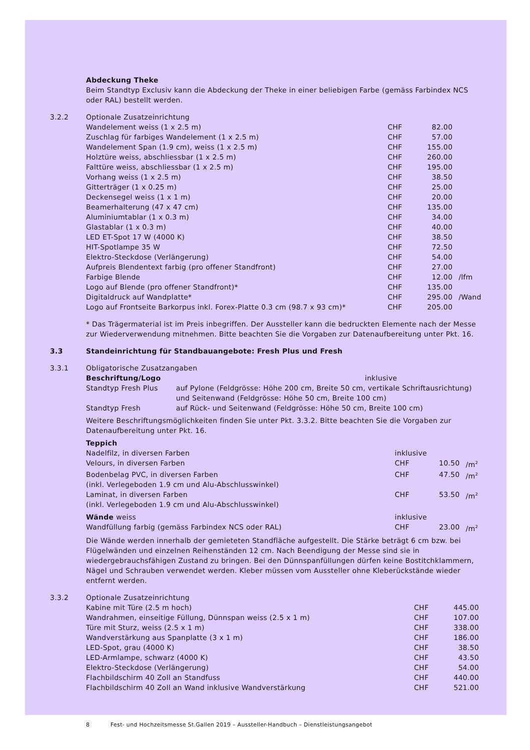Abdeckung Theke
Beim Standtyp Exclusiv kann die Abdeckung der Theke in einer beliebigen Farbe (gemäss Farbindex NCS oder RAL) bestellt werden.
| 3.2.2 | Optionale Zusatzeinrichtung | | | |
| | Wandelement weiss (1 x 2.5 m) | CHF | 82.00 | |
| | Zuschlag für farbiges Wandelement (1 x 2.5 m) | CHF | 57.00 | |
| | Wandelement Span (1.9 cm), weiss (1 x 2.5 m) | CHF | 155.00 | |
| | Holztüre weiss, abschliessbar (1 x 2.5 m) | CHF | 260.00 | |
| | Falttüre weiss, abschliessbar (1 x 2.5 m) | CHF | 195.00 | |
| | Vorhang weiss (1 x 2.5 m) | CHF | 38.50 | |
| | Gitterträger (1 x 0.25 m) | CHF | 25.00 | |
| | Deckensegel weiss (1 x 1 m) | CHF | 20.00 | |
| | Beamerhalterung (47 x 47 cm) | CHF | 135.00 | |
| | Aluminiumtablar (1 x 0.3 m) | CHF | 34.00 | |
| | Glastablar (1 x 0.3 m) | CHF | 40.00 | |
| | LED ET-Spot 17 W (4000 K) | CHF | 38.50 | |
| | HIT-Spotlampe 35 W | CHF | 72.50 | |
| | Elektro-Steckdose (Verlängerung) | CHF | 54.00 | |
| | Aufpreis Blendentext farbig (pro offener Standfront) | CHF | 27.00 | |
| | Farbige Blende | CHF | 12.00 | /lfm |
| | Logo auf Blende (pro offener Standfront)* | CHF | 135.00 | |
| | Digitaldruck auf Wandplatte* | CHF | 295.00 | /Wand |
| | Logo auf Frontseite Barkorpus inkl. Forex-Platte 0.3 cm (98.7 x 93 cm)* | CHF | 205.00 | |
* Das Trägermaterial ist im Preis inbegriffen. Der Aussteller kann die bedruckten Elemente nach der Messe zur Wiederverwendung mitnehmen. Bitte beachten Sie die Vorgaben zur Datenaufbereitung unter Pkt. 16.
| 3.3 | Standeinrichtung für Standbauangebote: Fresh Plus und Fresh |
| 3.3.1 | Obligatorische Zusatzangaben | |
| | Beschriftung/Logo | inklusive |
| Standtyp Fresh Plus | auf Pylone (Feldgrösse: Höhe 200 cm, Breite 50 cm, vertikale Schriftausrichtung) und Seitenwand (Feldgrösse: Höhe 50 cm, Breite 100 cm) |
| Standtyp Fresh | auf Rück- und Seitenwand (Feldgrösse: Höhe 50 cm, Breite 100 cm) |
Weitere Beschriftungsmöglichkeiten finden Sie unter Pkt. 3.3.2. Bitte beachten Sie die Vorgaben zur Datenaufbereitung unter Pkt. 16.
| | Teppich | | | |
| | Nadelfilz, in diversen Farben | inklusive | | |
| | Velours, in diversen Farben | CHF | 10.50 | /m<sup>2</sup> |
| | Bodenbelag PVC, in diversen Farben (inkl. Verlegeboden 1.9 cm und Alu-Abschlusswinkel) | CHF | 47.50 | /m<sup>2</sup> |
| | Laminat, in diversen Farben (inkl. Verlegeboden 1.9 cm und Alu-Abschlusswinkel) | CHF | 53.50 | /m<sup>2</sup> |
| | Wände weiss | inklusive | | |
| | Wandfüllung farbig (gemäss Farbindex NCS oder RAL) | CHF | 23.00 | /m<sup>2</sup> |
Die Wände werden innerhalb der gemieteten Standfläche aufgestellt. Die Stärke beträgt 6 cm bzw. bei Flügelwänden und einzelnen Reihenständen 12 cm. Nach Beendigung der Messe sind sie in wiedergebrauchsfähigen Zustand zu bringen. Bei den Dünnspanfüllungen dürfen keine Bostitchklammern, Nägel und Schrauben verwendet werden. Kleber müssen vom Aussteller ohne Kleberückstände wieder entfernt werden.
| 3.3.2 | Optionale Zusatzeinrichtung | | | |
| | Kabine mit Türe (2.5 m hoch) | CHF | 445.00 | |
| | Wandrahmen, einseitige Füllung, Dünnspan weiss (2.5 x 1 m) | CHF | 107.00 | |
| | Türe mit Sturz, weiss (2.5 x 1 m) | CHF | 338.00 | |
| | Wandverstärkung aus Spanplatte (3 x 1 m) | CHF | 186.00 | |
| | LED-Spot, grau (4000 K) | CHF | 38.50 | |
| | LED-Armlampe, schwarz (4000 K) | CHF | 43.50 | |
| | Elektro-Steckdose (Verlängerung) | CHF | 54.00 | |
| | Flachbildschirm 40 Zoll an Standfuss | CHF | 440.00 | |
| | Flachbildschirm 40 Zoll an Wand inklusive Wandverstärkung | CHF | 521.00 | |
8 Fest- und Hochzeitsmesse St.Gallen 2019 – Aussteller-Handbuch – Dienstleistungsangebot